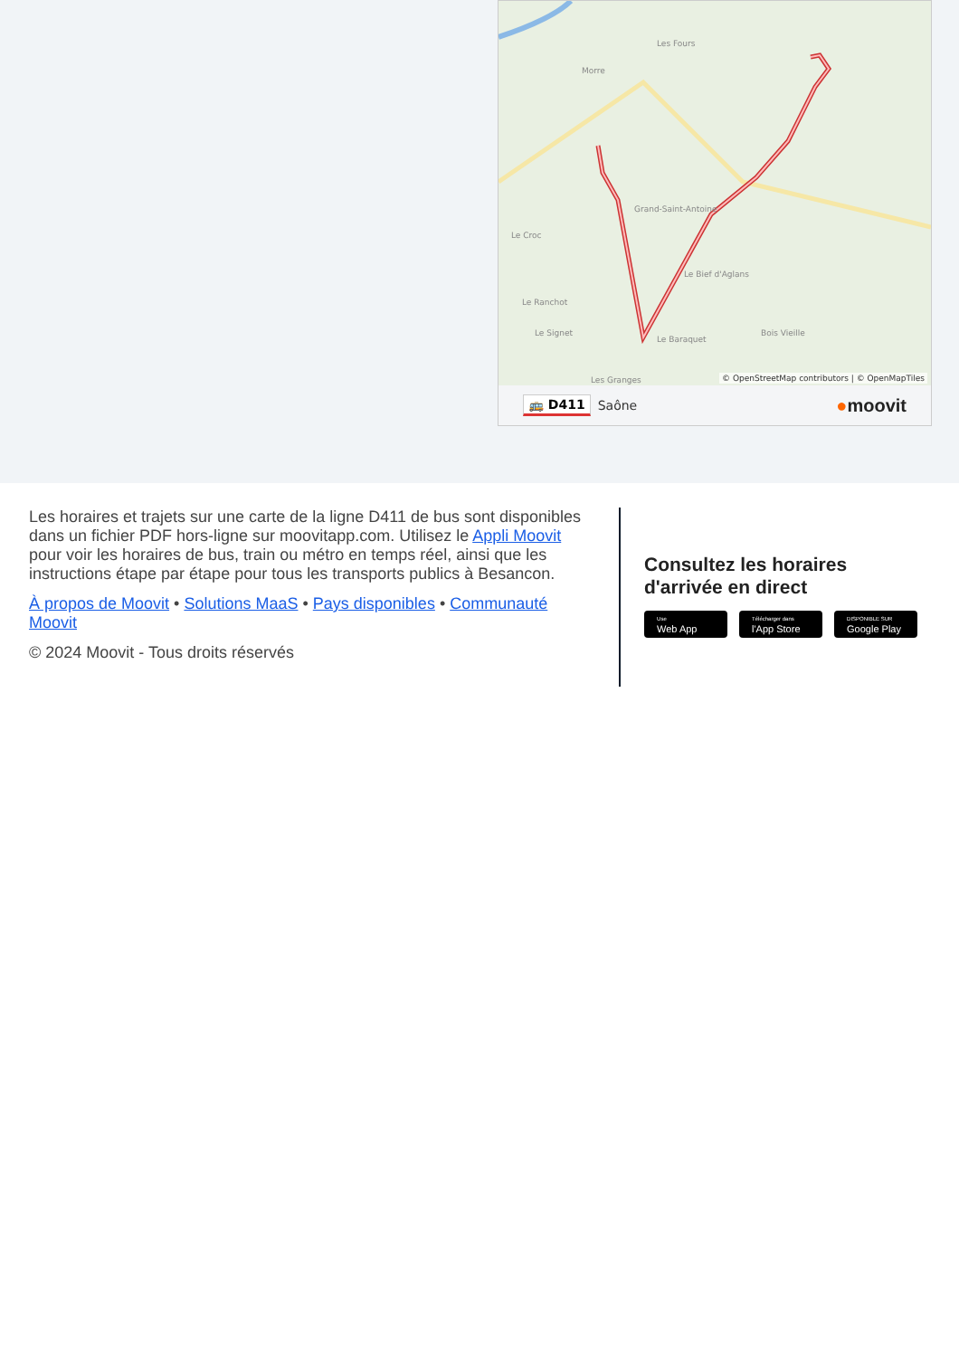Morre
Les Fours
Le Croc
Le Ranchot
Le Signet
Le Baraquet
Le Bief d'Aglans
Bois Vieille
Les Granges
Grand-Saint-Antoine
© OpenStreetMap contributors | © OpenMapTiles
🚌 D411 Saône ●moovit
Les horaires et trajets sur une carte de la ligne D411 de bus sont disponibles dans un fichier PDF hors-ligne sur moovitapp.com. Utilisez le Appli Moovit pour voir les horaires de bus, train ou métro en temps réel, ainsi que les instructions étape par étape pour tous les transports publics à Besancon.
À propos de Moovit • Solutions MaaS • Pays disponibles • Communauté Moovit
© 2024 Moovit - Tous droits réservés
Consultez les horaires d'arrivée en direct
Use
Web App
Télécharger dans
l'App Store
DISPONIBLE SUR
Google Play